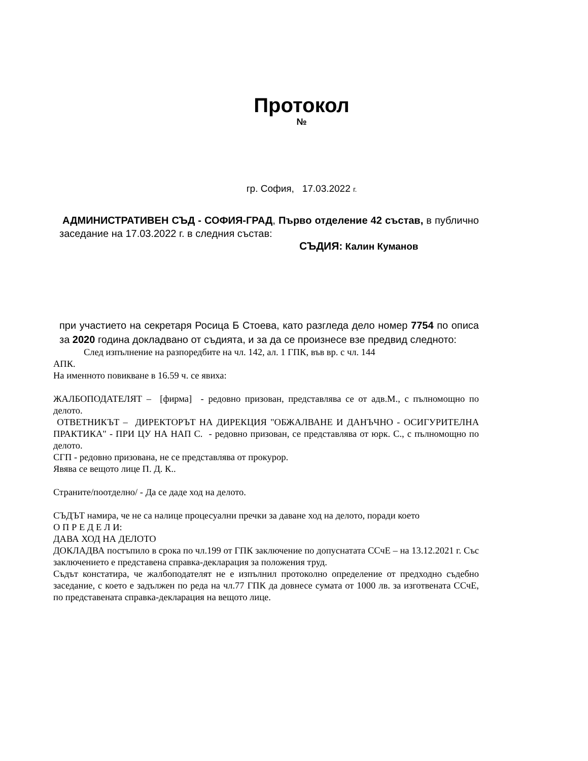Протокол
№
гр. София, 17.03.2022 г.
АДМИНИСТРАТИВЕН СЪД - СОФИЯ-ГРАД, Първо отделение 42 състав, в публично заседание на 17.03.2022 г. в следния състав:
СЪДИЯ: Калин Куманов
при участието на секретаря Росица Б Стоева, като разгледа дело номер 7754 по описа за 2020 година докладвано от съдията, и за да се произнесе взе предвид следното:
След изпълнение на разпоредбите на чл. 142, ал. 1 ГПК, във вр. с чл. 144
АПК.
На именното повикване в 16.59 ч. се явиха:
ЖАЛБОПОДАТЕЛЯТ – [фирма] - редовно призован, представлява се от адв.М., с пълномощно по делото.
ОТВЕТНИКЪТ – ДИРЕКТОРЪТ НА ДИРЕКЦИЯ "ОБЖАЛВАНЕ И ДАНЪЧНО - ОСИГУРИТЕЛНА ПРАКТИКА" - ПРИ ЦУ НА НАП С. - редовно призован, се представлява от юрк. С., с пълномощно по делото.
СГП - редовно призована, не се представлява от прокурор.
Явява се вещото лице П. Д. К..
Страните/поотделно/ - Да се даде ход на делото.
СЪДЪТ намира, че не са налице процесуални пречки за даване ход на делото, поради което
О П Р Е Д Е Л И:
ДАВА ХОД НА ДЕЛОТО
ДОКЛАДВА постъпило в срока по чл.199 от ГПК заключение по допуснатата ССчЕ – на 13.12.2021 г. Със заключението е представена справка-декларация за положения труд.
Съдът констатира, че жалбоподателят не е изпълнил протоколно определение от предходно съдебно заседание, с което е задължен по реда на чл.77 ГПК да довнесе сумата от 1000 лв. за изготвената ССчЕ, по представената справка-декларация на вещото лице.